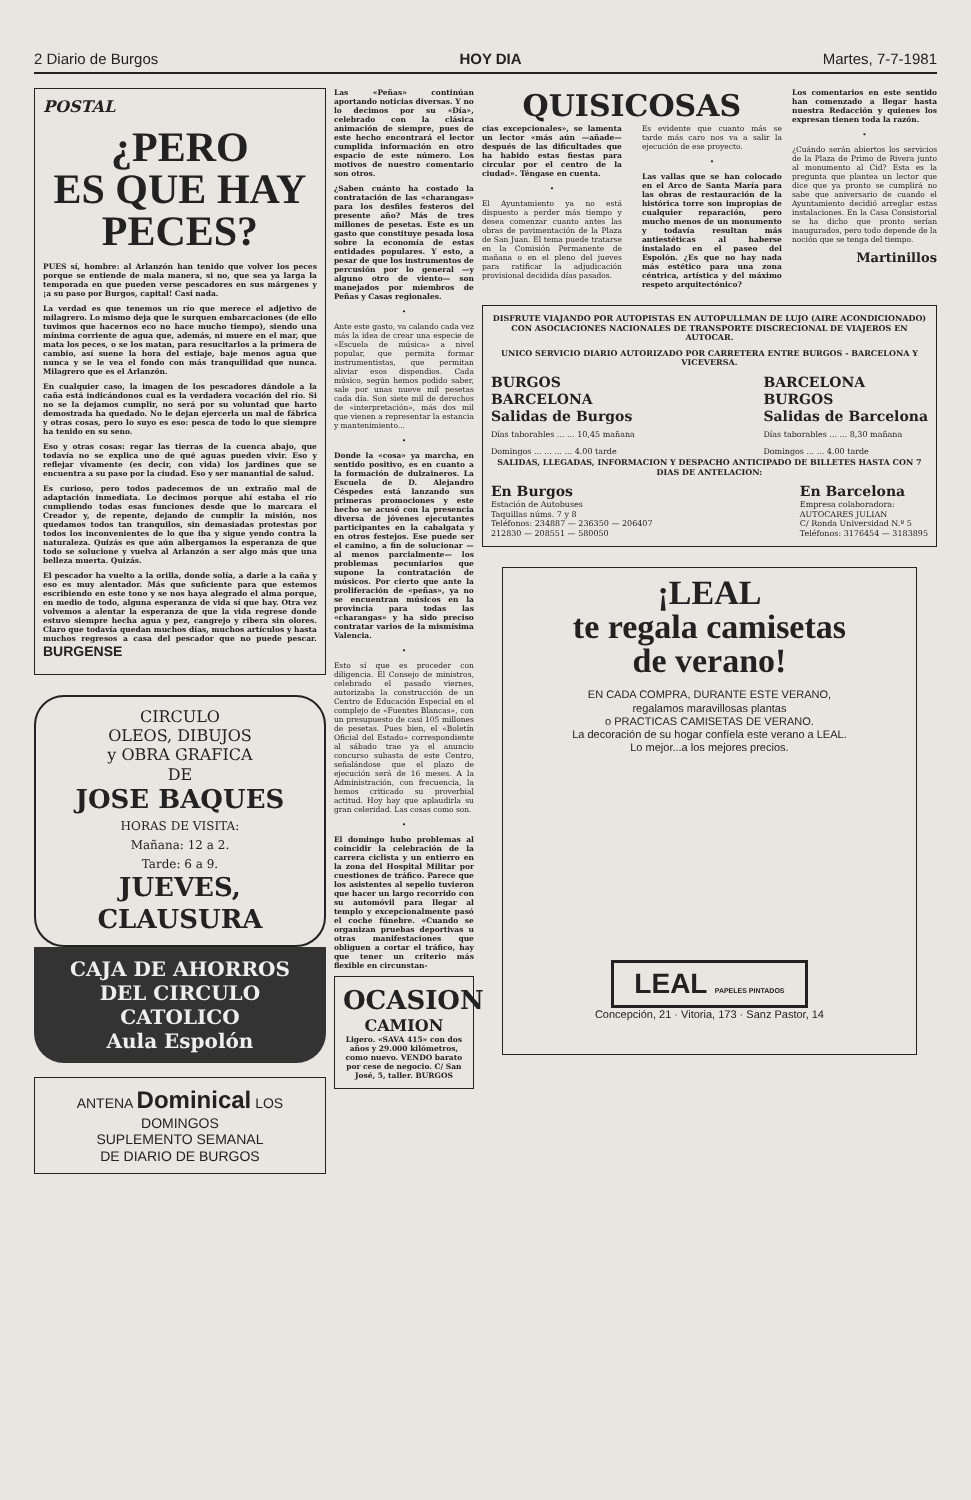2 Diario de Burgos HOY DIA Martes, 7-7-1981
POSTAL
¿PERO
ES QUE HAY PECES?
PUES sí, hombre: al Arlanzón han tenido que volver los peces porque se entiende de mala manera, si no, que sea ya larga la temporada en que pueden verse pescadores en sus márgenes y ¡a su paso por Burgos, capital! Casi nada.
La verdad es que tenemos un río que merece el adjetivo de milagrero. Lo mismo deja que le surquen embarcaciones (de ello tuvimos que hacernos eco no hace mucho tiempo), siendo una mínima corriente de agua que, además, ni muere en el mar, que mata los peces, o se los matan, para resucitarlos a la primera de cambio, así suene la hora del estiaje, baje menos agua que nunca y se le vea el fondo con más tranquilidad que nunca. Milagrero que es el Arlanzón.
En cualquier caso, la imagen de los pescadores dándole a la caña está indicándonos cual es la verdadera vocación del río. Si no se la dejamos cumplir, no será por su voluntad que harto demostrada ha quedado. No le dejan ejercerla un mal de fábrica y otras cosas, pero lo suyo es eso: pesca de todo lo que siempre ha tenido en su seno.
Eso y otras cosas: regar las tierras de la cuenca abajo, que todavía no se explica uno de qué aguas pueden vivir. Eso y reflejar vivamente (es decir, con vida) los jardines que se encuentra a su paso por la ciudad. Eso y ser manantial de salud.
Es curioso, pero todos padecemos de un extraño mal de adaptación inmediata. Lo decimos porque ahí estaba el río cumpliendo todas esas funciones desde que lo marcara el Creador y, de repente, dejando de cumplir la misión, nos quedamos todos tan tranquilos, sin demasiadas protestas por todos los inconvenientes de lo que iba y sigue yendo contra la naturaleza. Quizás es que aún albergamos la esperanza de que todo se solucione y vuelva al Arlanzón a ser algo más que una belleza muerta. Quizás.
El pescador ha vuelto a la orilla, donde solía, a darle a la caña y eso es muy alentador. Más que suficiente para que estemos escribiendo en este tono y se nos haya alegrado el alma porque, en medio de todo, alguna esperanza de vida sí que hay. Otra vez volvemos a alentar la esperanza de que la vida regrese donde estuvo siempre hecha agua y pez, cangrejo y ribera sin olores. Claro que todavía quedan muchos días, muchos artículos y hasta muchos regresos a casa del pescador que no puede pescar. BURGENSE
CIRCULO
OLEOS, DIBUJOS
y OBRA GRAFICA
DE
JOSE BAQUES
HORAS DE VISITA:
Mañana: 12 a 2.
Tarde: 6 a 9.
JUEVES, CLAUSURA
CAJA DE AHORROS
DEL CIRCULO CATOLICO
Aula Espolón
ANTENA Dominical LOS DOMINGOS
SUPLEMENTO SEMANAL
DE DIARIO DE BURGOS
Las «Peñas» continúan aportando noticias diversas. Y no lo decimos por su «Día», celebrado con la clásica animación de siempre, pues de este hecho encontrará el lector cumplida información en otro espacio de este número. Los motivos de nuestro comentario son otros.
¿Saben cuánto ha costado la contratación de las «charangas» para los desfiles festeros del presente año? Más de tres millones de pesetas. Este es un gasto que constituye pesada losa sobre la economía de estas entidades populares. Y esto, a pesar de que los instrumentos de percusión por lo general —y alguno otro de viento— son manejados por miembros de Peñas y Casas regionales.
•
Ante este gasto, va calando cada vez más la idea de crear una especie de «Escuela de música» a nivel popular, que permita formar instrumentistas, que permitan aliviar esos dispendios. Cada músico, según hemos podido saber, sale por unas nueve mil pesetas cada día. Son siete mil de derechos de «interpretación», más dos mil que vienen a representar la estancia y mantenimiento...
•
Donde la «cosa» ya marcha, en sentido positivo, es en cuanto a la formación de dulzaineros. La Escuela de D. Alejandro Céspedes está lanzando sus primeras promociones y este hecho se acusó con la presencia diversa de jóvenes ejecutantes participantes en la cabalgata y en otros festejos. Ese puede ser el camino, a fin de solucionar —al menos parcialmente— los problemas pecuniarios que supone la contratación de músicos. Por cierto que ante la proliferación de «peñas», ya no se encuentran músicos en la provincia para todas las «charangas» y ha sido preciso contratar varios de la mismísima Valencia.
•
Esto sí que es proceder con diligencia. El Consejo de ministros, celebrado el pasado viernes, autorizaba la construcción de un Centro de Educación Especial en el complejo de «Fuentes Blancas», con un presupuesto de casi 105 millones de pesetas. Pues bien, el «Boletín Oficial del Estado» correspondiente al sábado trae ya el anuncio concurso subasta de este Centro, señalándose que el plazo de ejecución será de 16 meses. A la Administración, con frecuencia, la hemos criticado su proverbial actitud. Hoy hay que aplaudirla su gran celeridad. Las cosas como son.
•
El domingo hubo problemas al coincidir la celebración de la carrera ciclista y un entierro en la zona del Hospital Militar por cuestiones de tráfico. Parece que los asistentes al sepelio tuvieron que hacer un largo recorrido con su automóvil para llegar al templo y excepcionalmente pasó el coche fúnebre. «Cuando se organizan pruebas deportivas u otras manifestaciones que obliguen a cortar el tráfico, hay que tener un criterio más flexible en circunstan-
OCASION
CAMION
Ligero. «SAVA 415» con dos años y 29.000 kilómetros, como nuevo. VENDO barato por cese de negocio. C/ San José, 5, taller. BURGOS
QUISICOSAS
cias excepcionales», se lamenta un lector «más aún —añade— después de las dificultades que ha habido estas fiestas para circular por el centro de la ciudad». Téngase en cuenta.
•
El Ayuntamiento ya no está dispuesto a perder más tiempo y desea comenzar cuanto antes las obras de pavimentación de la Plaza de San Juan. El tema puede tratarse en la Comisión Permanente de mañana o en el pleno del jueves para ratificar la adjudicación provisional decidida días pasados.
Es evidente que cuanto más se tarde más caro nos va a salir la ejecución de ese proyecto.
•
Las vallas que se han colocado en el Arco de Santa María para las obras de restauración de la histórica torre son impropias de cualquier reparación, pero mucho menos de un monumento y todavía resultan más antiestéticas al haberse instalado en el paseo del Espolón. ¿Es que no hay nada más estético para una zona céntrica, artística y del máximo respeto arquitectónico?
Los comentarios en este sentido han comenzado a llegar hasta nuestra Redacción y quienes los expresan tienen toda la razón.
•
¿Cuándo serán abiertos los servicios de la Plaza de Primo de Rivera junto al monumento al Cid? Esta es la pregunta que plantea un lector que dice que ya pronto se cumplirá no sabe que aniversario de cuando el Ayuntamiento decidió arreglar estas instalaciones. En la Casa Consistorial se ha dicho que pronto serían inaugurados, pero todo depende de la noción que se tenga del tiempo.
Martinillos
DISFRUTE VIAJANDO POR AUTOPISTAS EN AUTOPULLMAN DE LUJO (AIRE ACONDICIONADO) CON ASOCIACIONES NACIONALES DE TRANSPORTE DISCRECIONAL DE VIAJEROS EN AUTOCAR.
UNICO SERVICIO DIARIO AUTORIZADO POR CARRETERA ENTRE BURGOS - BARCELONA Y VICEVERSA.
BURGOS
BARCELONA
Salidas de Burgos
Días taborables ... ... 10,45 mañana
Domingos ... ... ... ... 4.00 tarde
BARCELONA
BURGOS
Salidas de Barcelona
Días taborables ... ... 8,30 mañana
Domingos ... ... 4.00 tarde
SALIDAS, LLEGADAS, INFORMACION Y DESPACHO ANTICIPADO DE BILLETES HASTA CON 7 DIAS DE ANTELACION:
En Burgos
Estación de Autobuses
Taquillas núms. 7 y 8
Teléfonos: 234887 — 236350 — 206407
212830 — 208551 — 580050
En Barcelona
Empresa colaboradora:
AUTOCARES JULIAN
C/ Ronda Universidad N.º 5
Teléfonos: 3176454 — 3183895
¡LEAL
te regala camisetas
de verano!
EN CADA COMPRA, DURANTE ESTE VERANO,
regalamos maravillosas plantas
o PRACTICAS CAMISETAS DE VERANO.
La decoración de su hogar confíela este verano a LEAL.
Lo mejor...a los mejores precios.
LEAL PAPELES PINTADOS
Concepción, 21 · Vitoria, 173 · Sanz Pastor, 14